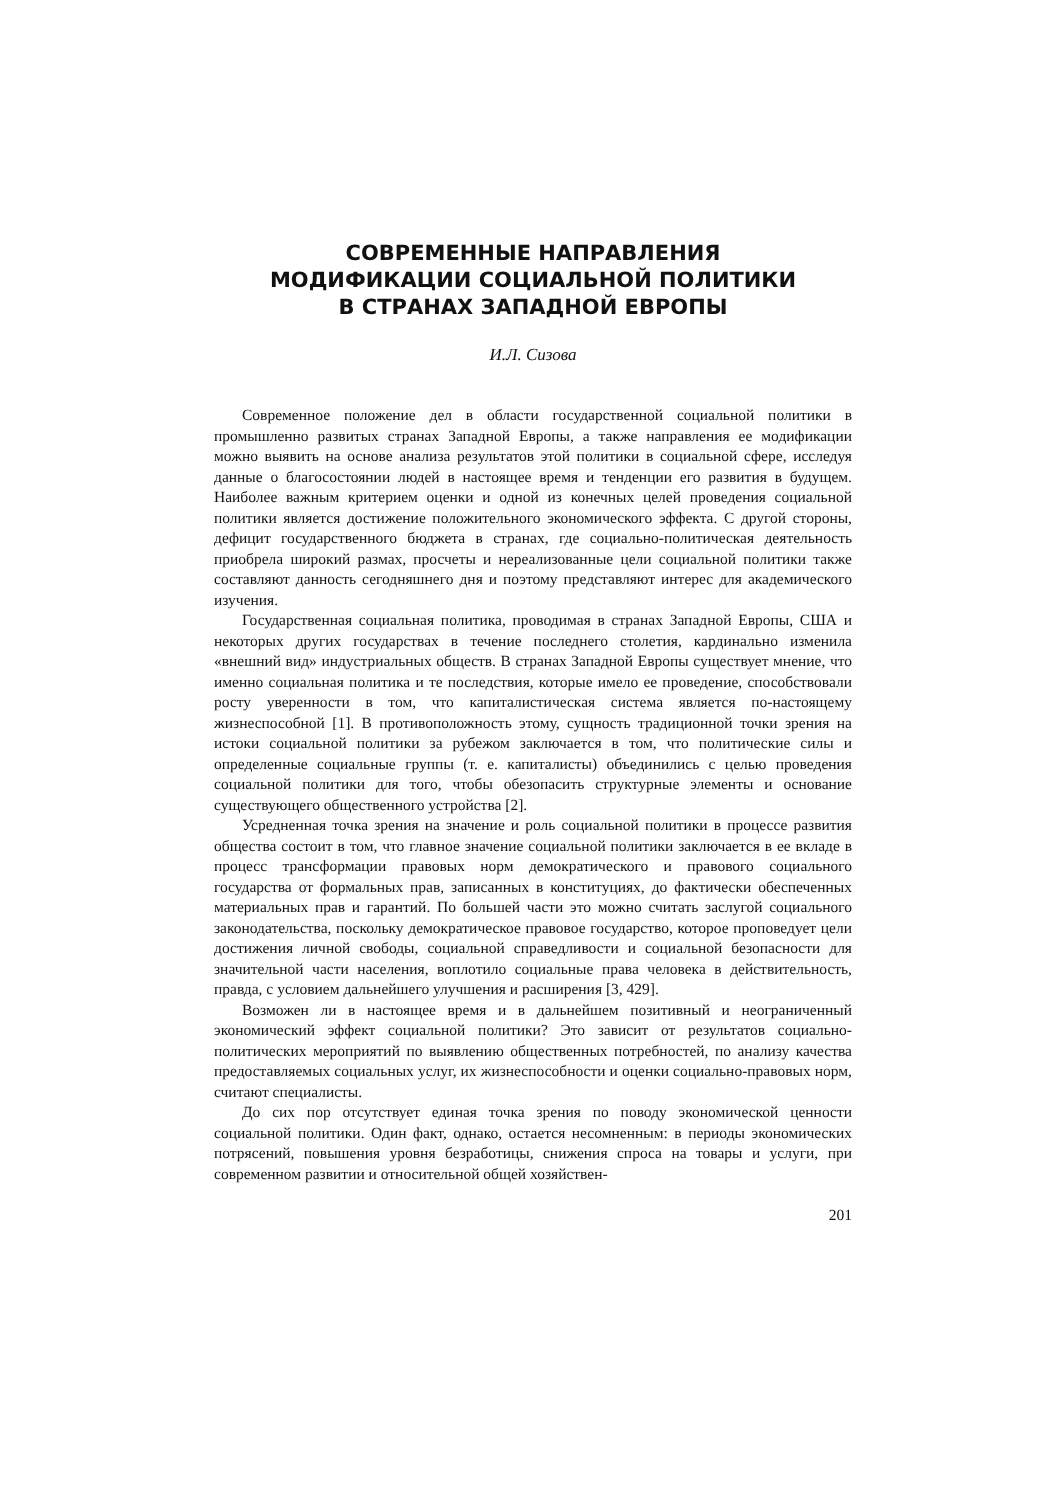СОВРЕМЕННЫЕ НАПРАВЛЕНИЯ
МОДИФИКАЦИИ СОЦИАЛЬНОЙ ПОЛИТИКИ
В СТРАНАХ ЗАПАДНОЙ ЕВРОПЫ
И.Л. Сизова
Современное положение дел в области государственной социальной политики в промышленно развитых странах Западной Европы, а также направления ее модификации можно выявить на основе анализа результатов этой политики в социальной сфере, исследуя данные о благосостоянии людей в настоящее время и тенденции его развития в будущем. Наиболее важным критерием оценки и одной из конечных целей проведения социальной политики является достижение положительного экономического эффекта. С другой стороны, дефицит государственного бюджета в странах, где социально-политическая деятельность приобрела широкий размах, просчеты и нереализованные цели социальной политики также составляют данность сегодняшнего дня и поэтому представляют интерес для академического изучения.
Государственная социальная политика, проводимая в странах Западной Европы, США и некоторых других государствах в течение последнего столетия, кардинально изменила «внешний вид» индустриальных обществ. В странах Западной Европы существует мнение, что именно социальная политика и те последствия, которые имело ее проведение, способствовали росту уверенности в том, что капиталистическая система является по-настоящему жизнеспособной [1]. В противоположность этому, сущность традиционной точки зрения на истоки социальной политики за рубежом заключается в том, что политические силы и определенные социальные группы (т. е. капиталисты) объединились с целью проведения социальной политики для того, чтобы обезопасить структурные элементы и основание существующего общественного устройства [2].
Усредненная точка зрения на значение и роль социальной политики в процессе развития общества состоит в том, что главное значение социальной политики заключается в ее вкладе в процесс трансформации правовых норм демократического и правового социального государства от формальных прав, записанных в конституциях, до фактически обеспеченных материальных прав и гарантий. По большей части это можно считать заслугой социального законодательства, поскольку демократическое правовое государство, которое проповедует цели достижения личной свободы, социальной справедливости и социальной безопасности для значительной части населения, воплотило социальные права человека в действительность, правда, с условием дальнейшего улучшения и расширения [3, 429].
Возможен ли в настоящее время и в дальнейшем позитивный и неограниченный экономический эффект социальной политики? Это зависит от результатов социально-политических мероприятий по выявлению общественных потребностей, по анализу качества предоставляемых социальных услуг, их жизнеспособности и оценки социально-правовых норм, считают специалисты.
До сих пор отсутствует единая точка зрения по поводу экономической ценности социальной политики. Один факт, однако, остается несомненным: в периоды экономических потрясений, повышения уровня безработицы, снижения спроса на товары и услуги, при современном развитии и относительной общей хозяйствен-
201